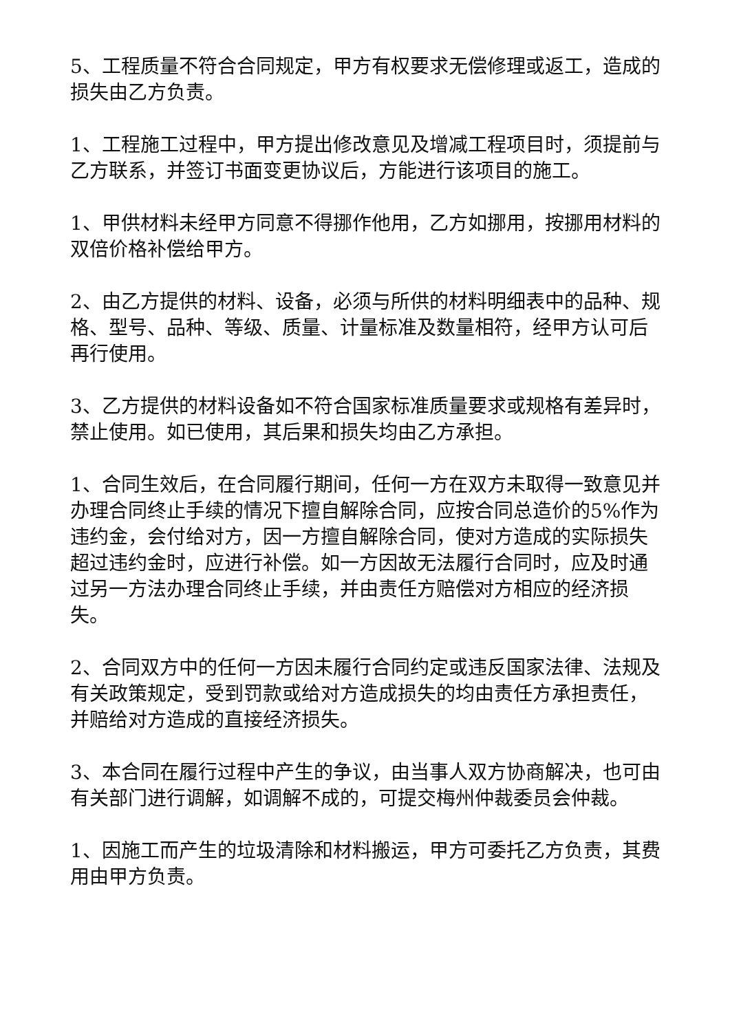5、工程质量不符合合同规定，甲方有权要求无偿修理或返工，造成的损失由乙方负责。
1、工程施工过程中，甲方提出修改意见及增减工程项目时，须提前与乙方联系，并签订书面变更协议后，方能进行该项目的施工。
1、甲供材料未经甲方同意不得挪作他用，乙方如挪用，按挪用材料的双倍价格补偿给甲方。
2、由乙方提供的材料、设备，必须与所供的材料明细表中的品种、规格、型号、品种、等级、质量、计量标准及数量相符，经甲方认可后再行使用。
3、乙方提供的材料设备如不符合国家标准质量要求或规格有差异时，禁止使用。如已使用，其后果和损失均由乙方承担。
1、合同生效后，在合同履行期间，任何一方在双方未取得一致意见并办理合同终止手续的情况下擅自解除合同，应按合同总造价的5%作为违约金，会付给对方，因一方擅自解除合同，使对方造成的实际损失超过违约金时，应进行补偿。如一方因故无法履行合同时，应及时通过另一方法办理合同终止手续，并由责任方赔偿对方相应的经济损失。
2、合同双方中的任何一方因未履行合同约定或违反国家法律、法规及有关政策规定，受到罚款或给对方造成损失的均由责任方承担责任，并赔给对方造成的直接经济损失。
3、本合同在履行过程中产生的争议，由当事人双方协商解决，也可由有关部门进行调解，如调解不成的，可提交梅州仲裁委员会仲裁。
1、因施工而产生的垃圾清除和材料搬运，甲方可委托乙方负责，其费用由甲方负责。